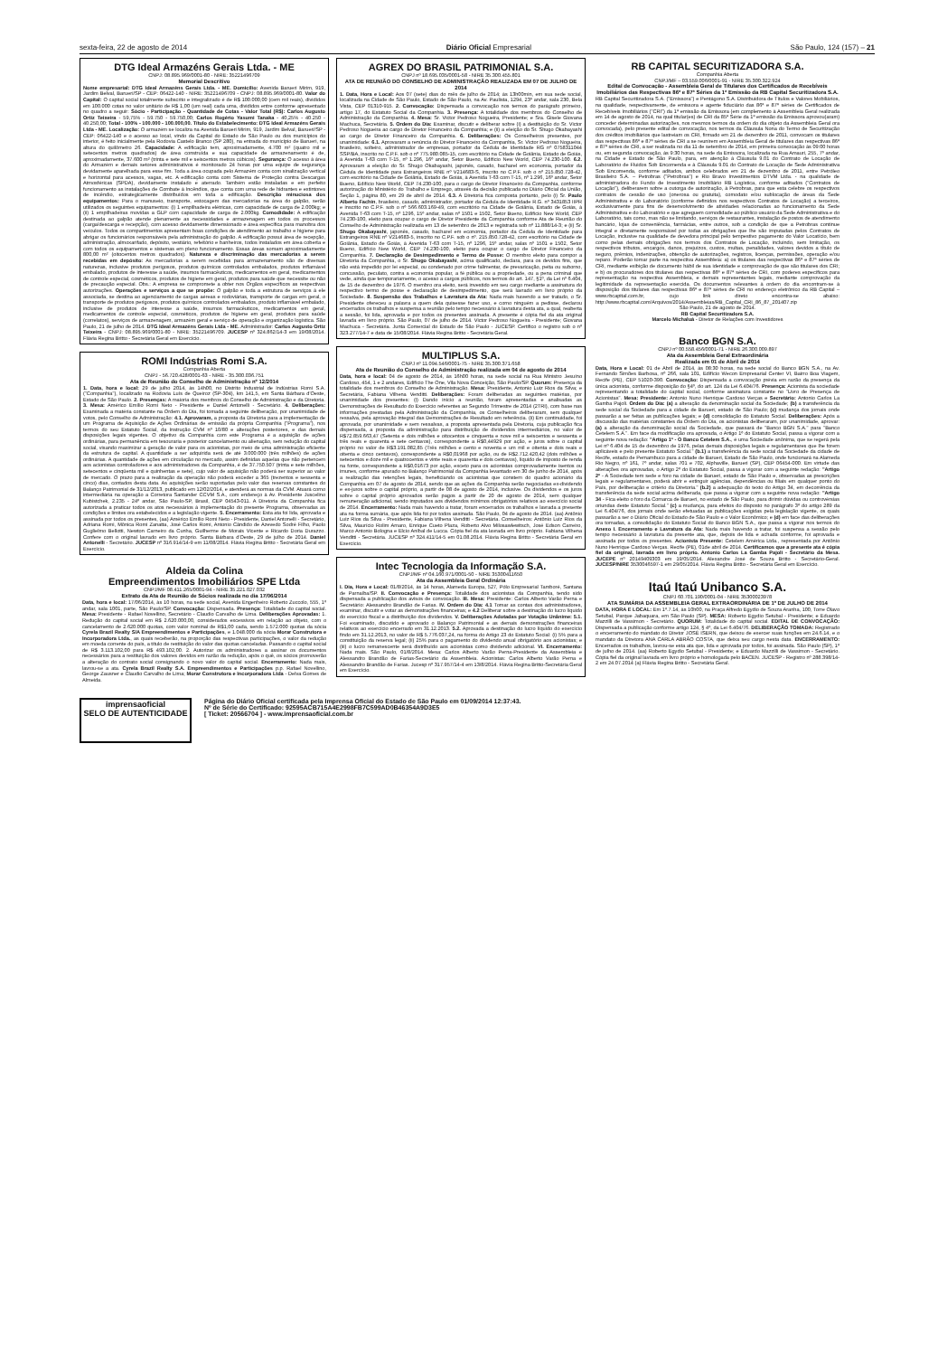sexta-feira, 22 de agosto de 2014 Diário Oficial Empresarial São Paulo, 124 (157) – 21
DTG Ideal Armazéns Gerais Ltda. - ME
CNPJ: 08.895.969/0001-80 - NIRE: 35221496709
Memorial Descritivo
Nome empresarial: DTG Ideal Armazéns Gerais Ltda. - ME. Domicílio: Avenida Barueri Mirim, 919, Jardim Belval, Barueri/SP - CEP: 06422-140 - NIRE: 35221496709 - CNPJ: 08.895.969/0001-80. Valor do Capital: O capital social totalmente subscrito e integralizado é de R$ 100.000,00 (cem mil reais), divididos em 100.000 cotas no valor unitário de R$ 1,00 (um real) cada uma, divididos entre conforme apresentado no quadro a seguir: Sócio - Participação - Quantidade de Cotas - Valor Total (R$): Carlos Augusto Ortiz Teixeira - 59,75% - 59.750 - 59.750,00; Carlos Rogério Yasumi Tanaka - 40,25% - 40.250 - 40.250,00; Total - 100% - 100.000 - 100.000,00. Título do Estabelecimento: DTG Ideal Armazéns Gerais Ltda - ME. Localização: O armazém se localiza na Avenida Barueri Mirim, 919, Jardim Belval, Barueri/SP - CEP: 06422-140 e o acesso ao local, vindo da Capital do Estado de São Paulo ou dos municípios do interior, é feito inicialmente pela Rodovia Castelo Branco (SP 280), na entrada do município de Barueri, na altura do quilômetro 26. Capacidade: A edificação tem, aproximadamente, 4.700 m² (quatro mil e setecentos metros quadrados) de área construída e sua capacidade de armazenamento é de, aproximadamente, 37.600 m³ (trinta e sete mil e seiscentos metros cúbicos). Segurança: O acesso à área do Armazém e demais setores administrativos é monitorado 24 horas por uma equipe de segurança devidamente aparelhada para esse fim. Toda a área ocupada pelo Armazém conta com sinalização vertical e horizontal para acessos, vagas, etc. A edificação conta com Sistema de Proteção contra Descargas Atmosféricas (SPDA), devidamente instalado e aterrado. Também estão instaladas e em perfeito funcionamento as instalações de Combate à Incêndios, que conta com uma rede de hidrantes e extintores de incêndio, estrategicamente distribuídos em toda a edificação. Descrição minuciosa dos equipamentos: Para o manuseio, transporte, estocagem das mercadorias na área do galpão, serão utilizados os seguintes equipamentos: (i) 1 empilhadeira elétricas, com capacidade de carga de 2.000kg; e (ii) 1 empilhadeiras movidas a GLP com capacidade de carga de 2.000kg. Comodidade: A edificação destinada ao galpão atende plenamente as necessidades e armazenagem em todos os processos (carga/descarga e recepção), com acesso devidamente dimensionado e área específica para manobra dos veículos. Todos os compartimentos apresentam boas condições de atendimento ao trabalho e higiene para abrigar os funcionários responsáveis pela administração do galpão. A edificação possui área de recepção, administração, almoxarifado, depósito, vestiário, refeitório e banheiros, todos instalados em área coberta e com todos os equipamentos e sistemas em pleno funcionamento. Essas áreas somam aproximadamente 800,00 m² (oitocentos metros quadrados). Natureza e discriminação das mercadorias a serem recebidas em depósito: As mercadorias a serem recebidas para armazenamento são de diversas naturezas, inclusive produtos perigosos, produtos químicos controlados embalados, produtos inflamável embalado, produtos de interesse a saúde, insumos farmacêuticos, medicamentos em geral, medicamentos de controle especial, cosméticos, produtos de higiene em geral, produtos para saúde que necessite ou não de precaução especial. Obs.: A empresa se compromete a obter nos Órgãos específicos as respectivas autorizações. Operações e serviços a que se propõe: O galpão e toda a estrutura de serviços à ele associada, se destina ao agenciamento de cargas aéreas e rodoviárias, transporte de cargas em geral, o transporte de produtos perigosos, produtos químicos controlados embalados, produto inflamável embalado, inclusive de produtos de interesse a saúde, insumos farmacêuticos, medicamentos em geral, medicamentos de controle especial, cosméticos, produtos de higiene em geral, produtos para saúde (correlatos), serviços de armazenagem, armazém geral e serviço de operação e organização logística. São Paulo, 21 de julho de 2014. DTG Ideal Armazéns Gerais Ltda - ME. Administrador: Carlos Augusto Ortiz Teixeira - CNPJ: 08.895.969/0001-80 - NIRE: 35221496709. JUCESP nº 324.862/14-3 em 19/08/2014. Flávia Regina Britto - Secretária Geral em Exercício.
ROMI Indústrias Romi S.A.
Companhia Aberta
CNPJ - 56.720.428/0001-63 - NIRE - 35.300.036.751
Ata de Reunião do Conselho de Administração nº 12/2014
1. Data, hora e local: 29 de julho 2014, às 14h00, no Distrito Industrial de Indústrias Romi S.A. ("Companhia"), localizado na Rodovia Luís de Queiroz (SP-304), km 141,5, em Santa Bárbara d'Oeste, Estado de São Paulo. 2. Presenças: A maioria dos membros do Conselho de Administração e da Diretoria. 3. Mesa: Américo Emílio Romi Neto - Presidente e Daniel Antonelli - Secretário. 4. Deliberações: Examinada a matéria constante na Ordem do Dia, foi tomada a seguinte deliberação, por unanimidade de votos, pelo Conselho de Administração: 4.1. Aprovaram, a proposta da Diretoria para a implementação de um Programa de Aquisição de Ações Ordinárias de emissão da própria Companhia ("Programa"), nos termos do seu Estatuto Social, da Instrução CVM nº 10/80 e alterações posteriores, e das demais disposições legais vigentes. O objetivo da Companhia com este Programa é a aquisição de ações ordinárias, para permanência em tesouraria e posterior cancelamento ou alienação, sem redução do capital social, visando maximizar a geração de valor para os acionistas, por meio de uma administração eficiente da estrutura de capital. A quantidade a ser adquirida será de até 3.000.000 (três milhões) de ações ordinárias. A quantidade de ações em circulação no mercado, assim definidas aquelas que não pertencem aos acionistas controladores e aos administradores da Companhia, é de 37.750.507 (trinta e sete milhões, setecentos e cinqüenta mil e quinhentas e sete), cujo valor de aquisição não poderá ser superior ao valor de mercado. O prazo para a realização da operação não poderá exceder a 365 (trezentos e sessenta e cinco) dias, contados desta data. As aquisições serão suportadas pelo valor das reservas constantes do Balanço Patrimonial de 31/12/2013, publicado em 12/02/2014, e atenderá as normas da CVM. Atuará como intermediária na operação a Corretora Santander CCVM S.A., com endereço à Av. Presidente Juscelino Kubistchek, 2.235 - 24º andar, São Paulo-SP, Brasil, CEP 04543-011. A Diretoria da Companhia fica autorizada a praticar todos os atos necessários à implementação do presente Programa, observadas as condições e limites ora estabelecidos e a legislação vigente. 5. Encerramento: Esta ata foi lida, aprovada e assinada por todos os presentes, (aa) Américo Emílio Romi Neto - Presidente, Daniel Antonelli - Secretário, Adriana Romi, Mônica Romi Zanatta, José Carlos Romi, Antonio Cândido de Azevedo Sodré Filho, Paolo Guglielmo Bellotti, Newton Carneiro da Cunha, Guilherme de Morais Vicente e Ricardo Doria Durazzo. Confere com o original lavrado em livro próprio. Santa Bárbara d'Oeste, 29 de julho de 2014. Daniel Antonelli - Secretário. JUCESP nº 316.914/14-9 em 11/08/2014. Flávia Regina Britto - Secretária Geral em Exercício.
Aldeia da Colina
Empreendimentos Imobiliários SPE Ltda
CNPJ/MF 08.411.265/0001-94 - NIRE 35.221.027.032
Extrato da Ata de Reunião de Sócios realizada no dia 17/06/2014
Data, hora e local: 17/06/2014, às 10 horas, na sede social, Avenida Engenheiro Roberto Zuccolo, 555, 1º andar, sala 1001, parte, São Paulo/SP. Convocação: Dispensada. Presença: Totalidade do capital social. Mesa: Presidente - Rafael Novellino, Secretário - Claudio Carvalho de Lima. Deliberações Aprovadas: 1. Redução do capital social em R$ 2.620.000,00, considerados excessivos em relação ao objeto, com o cancelamento de 2.620.000 quotas, com valor nominal de R$1,00 cada, sendo 1.572.000 quotas da sócia Cyrela Brazil Realty S/A Empreendimentos e Participações, e 1.048.000 da sócia Morar Construtora e Incorporadora Ltda., as quais receberão, na proporção das respectivas participações, o valor da redução em moeda corrente do país, a título de restituição do valor das quotas canceladas. Passando o capital social de R$ 3.113.102,00 para R$ 493.102,00. 2. Autorizar os administradores a assinar os documentos necessários para a restituição dos valores devidos em razão da redução, após o quê, os sócios promoverão a alteração do contrato social consignando o novo valor do capital social. Encerramento: Nada mais, lavrou-se a ata. Cyrela Brazil Realty S.A. Empreendimentos e Participações p.p. Rafael Novellino, George Zausner e Claudio Carvalho de Lima; Morar Construtora e Incorporadora Ltda - Delva Gomes de Almeida.
AGREX DO BRASIL PATRIMONIAL S.A.
CNPJ nº 18.695.035/0001-58 - NIRE 35.300.455.801
ATA DE REUNIÃO DO CONSELHO DE ADMINISTRAÇÃO REALIZADA EM 07 DE JULHO DE 2014
1. Data, Hora e Local: Aos 07 (sete) dias do mês de julho de 2014; às 13h00min, em sua sede social, localizada na Cidade de São Paulo, Estado de São Paulo, na Av. Paulista, 1294, 23º andar, sala 230, Bela Vista, CEP 01310-915. 2. Convocação: Dispensada a convocação nos termos do parágrafo primeiro, artigo 17, do Estatuto Social da Companhia. 3. Presença: A totalidade dos membros do Conselho de Administração da Companhia. 4. Mesa: Sr. Victor Pedroso Nogueira, Presidente; e Sra. Gisele Giovana Machuca, Secretária. 5. Ordem do Dia: Examinar, discutir e deliberar sobre (i) a destituição do Sr. Victor Pedroso Nogueira ao cargo de Diretor Financeiro da Companhia; e (ii) a eleição do Sr. Shugo Okabayashi ao cargo de Diretor Financeiro da Companhia. 6. Deliberações: Os Conselheiros presentes, por unanimidade: 6.1. Aprovaram a renúncia do Diretor Financeiro da Companhia, Sr. Victor Pedroso Nogueira, brasileiro, solteiro, administrador de empresas, portador da Cédula de Identidade RG nº 0758311044 SSP/BA, inscrito no C.P.F. sob o nº 775.980.085-15, com escritório na Cidade de Goiânia, Estado de Goiás, à Avenida T-63 com T-15, nº 1.296, 16º andar, Setor Bueno, Edifício New World, CEP 74.230-100. 6.2. Aprovaram a eleição do Sr. Shugo Okabayashi, japonês, casado, bacharel em economia, portador da Cédula de Identidade para Estrangeiros RNE nº V214683-S, inscrito no C.P.F. sob o nº 215.850.728-42, com escritório na Cidade de Goiânia, Estado de Goiás, à Avenida T-63 com T-15, nº 1.296, 16º andar, Setor Bueno, Edifício New World, CEP 74.230-100, para o cargo de Diretor Financeiro da Companhia, conforme autorização do Ministério do Trabalho e Emprego, através da decisão publicada no Diário Oficial da União, Seção 1, página 80, em 29 de abril de 2014. 6.3. A Diretoria fica composta portanto, pelo (i) Sr. Paulo Alberto Fachin, brasileiro, casado, administrador, portador da Cédula de Identidade R.G. nº 3431853 IIPR e inscrito no C.P.F. sob o nº 566.603.169-49, com escritório na Cidade de Goiânia, Estado de Goiás, à Avenida T-63 com T-15, nº 1296, 15º andar, salas nº 1501 e 1502, Setor Bueno, Edifício New World, CEP 74.230-100, eleito para ocupar o cargo de Diretor Presidente da Companhia conforme Ata de Reunião do Conselho de Administração realizada em 13 de setembro de 2013 e registrada sob nº 11.888/14-3; e (ii) Sr. Shugo Okabayashi, japonês, casado, bacharel em economia, portador da Cédula de Identidade para Estrangeiros RNE nº V214683-5, inscrito no C.P.F. sob o nº. 215.850.728-42, com escritório na Cidade de Goiânia, Estado de Goiás, à Avenida T-63 com T-15, nº 1296, 15º andar, salas nº 1501 e 1502, Setor Bueno, Edifício New World, CEP 74.230-100, eleito para ocupar o cargo de Diretor Financeiro da Companhia. 7. Declaração de Desimpedimento e Termo de Posse: O membro eleito para compor a Diretoria da Companhia, o Sr. Shugo Okabayashi, acima qualificado, declara, para os devidos fins, que não está impedido por lei especial, ou condenado por crime falimentar, de prevaricação, peita ou suborno, concussão, peculato, contra a economia popular, a fé pública ou a propriedade, ou a pena criminal que vede, ainda que temporariamente, o acesso a cargos públicos, nos termos do art. 147, §1º, da Lei nº 6.404, de 15 de dezembro de 1976. O membro ora eleito, será investido em seu cargo mediante a assinatura do respectivo termo de posse e declaração de desimpedimento, que será lavrado em livro próprio da Sociedade. 8. Suspensão dos Trabalhos e Lavratura da Ata: Nada mais havendo a ser tratado, o Sr. Presidente ofereceu a palavra a quem dela quisesse fazer uso, e como ninguém a pedisse, declarou encerrados os trabalhos e suspensa a reunião pelo tempo necessário à lavratura desta ata, a qual, reaberta a sessão, foi lida, aprovada e por todos os presentes assinada. A presente é cópia fiel da ata original lavrada em livro próprio. São Paulo, 07 de julho de 2014. Victor Pedroso Nogueira - Presidente; Giovana Machuca - Secretária. Junta Comercial do Estado de São Paulo - JUCESP. Certifico o registro sob o nº 323.277/14-7 e data de 15/08/2014. Flávia Regina Britto - Secretária Geral.
MULTIPLUS S.A.
CNPJ nº 11.094.546/0001-75 - NIRE 35.300.371.658
Ata de Reunião do Conselho de Administração realizada em 04 de agosto de 2014
Data, hora e local: 04 de agosto de 2014, às 16h00 horas, na sede social na Rua Ministro Jesuíno Cardoso, 454, 1 e 2 andares, Edifício The One, Vila Nova Conceição, São Paulo/SP. Quorum: Presença da totalidade dos membros do Conselho de Administração. Mesa: Presidente, Antonio Luiz Rios da Silva; e Secretária, Fabiana Vilhena Venditti. Deliberações: Foram deliberadas as seguintes matérias, por unanimidade dos presentes: (i) Dando início a reunião, foram apresentadas e analisadas as Demonstrações de Resultado do Exercício referentes ao Segundo Trimestre de 2014 (2TRI), com base nas informações prestadas pela Administração da Companhia, os Conselheiros deliberaram, sem qualquer ressalva, pela aprovação integral das Demonstrações de Resultado em referência. (ii) Em continuidade, foi aprovada, por unanimidade e sem ressalvas, a proposta apresentada pela Diretoria, cuja publicação fica dispensada, a proposta da administração para distribuição de dividendos intermediários, no valor de R$72.859.663,47 (Setenta e dois milhões e oitocentos e cinquenta e nove mil e seiscentos e sessenta e três reais e quarenta e sete centavos), correspondente a R$0,44929 por ação, e juros sobre o capital próprio no valor de R$3.191.082,85 (Três milhões e cento e noventa e um mil e oitenta e dois reais e oitenta e cinco centavos), correspondente a R$0,01968 por ação, ou de R$2.712.420,42 (dois milhões e setecentos e doze mil e quatrocentos e vinte reais e quarenta e dois centavos), líquido de imposto de renda na fonte, correspondente a R$0,01673 por ação, exceto para os acionistas comprovadamente isentos ou imunes, conforme apurado no Balanço Patrimonial da Companhia levantado em 30 de junho de 2014, após a realização das retenções legais, beneficiando os acionistas que constem do quadro acionário da Companhia em 07 de agosto de 2014, sendo que as ações da Companhia serão negociadas ex-dividendo e ex-juros sobre o capital próprio, a partir de 08 de agosto de 2014, inclusive. Os dividendos e os juros sobre o capital próprio aprovados serão pagos a partir de 20 de agosto de 2014, sem qualquer remuneração adicional, sendo imputados aos dividendos mínimos obrigatórios relativos ao exercício social de 2014. Encerramento: Nada mais havendo a tratar, foram encerrados os trabalhos e lavrada a presente ata na forma sumária, que após lida foi por todos assinada. São Paulo, 04 de agosto de 2014. (aa) Antônio Luiz Rios da Silva - Presidente, Fabiana Vilhena Venditti - Secretária. Conselheiros: Antônio Luiz Rios da Silva, Maurício Rolim Amaro, Enrique Cueto Plaza, Roberto Alvo Milosawlewitsch, José Edson Carreiro, Marco Antonio Bologna e Elcio Aníbal de Lucca. Cópia fiel da ata lavrada em livro próprio. Fabiana Vilhena Venditti - Secretária. JUCESP nº 324.411/14-5 em 01.08.2014. Flávia Regina Britto - Secretária Geral em Exercício.
Intec Tecnologia da Informação S.A.
CNPJ/MF nº 04.160.971/0001-50 - NIRE 35300411650
Ata da Assembleia Geral Ordinária
I. Dia, Hora e Local: 01/8/2014, às 14 horas, Alameda Europa, 527, Pólo Empresarial Tamboré, Santana de Parnaíba/SP. II. Convocação e Presença: Totalidade dos acionistas da Companhia, tendo sido dispensada a publicação dos avisos de convocação. III. Mesa: Presidente: Carlos Alberto Varão Perna e Secretário: Alessandro Brandão de Farias. IV. Ordem do Dia: 4.1 Tomar as contas dos administradores, examinar, discutir e votar as demonstrações financeiras; e 4.2 Deliberar sobre a destinação do lucro líquido do exercício fiscal e a distribuição dos dividendos. V. Deliberações Adotadas por Votação Unânime: 5.1. Foi examinado, discutido e aprovado o Balanço Patrimonial e as demais demonstrações financeiras relativos ao exercício encerrado em 31.12.2013. 5.2. Aprovada a destinação do lucro líquido do exercício findo em 31.12.2013, no valor de R$ 5.776.037,24, na forma do Artigo 23 do Estatuto Social: (i) 5% para a constituição da reserva legal; (ii) 25% para o pagamento do dividendo anual obrigatório aos acionistas; e (iii) o lucro remanescente será distribuído aos acionistas como dividendo adicional. VI. Encerramento: Nada mais. São Paulo, 01/8/2014. Mesa: Carlos Alberto Varão Perna-Presidente da Assembleia e Alessandro Brandão de Farias-Secretário da Assembleia. Acionistas: Carlos Alberto Varão Perna e Alessandro Brandão de Farias. Jucesp nº 317.957/14-4 em 13/8/2014. Flávia Regina Britto-Secretária Geral em Exercício.
RB CAPITAL SECURITIZADORA S.A.
Companhia Aberta
CNPJ/MF – 03.559.006/0001-91 - NIRE 35.300.322.924
Edital de Convocação - Assembleia Geral de Titulares dos Certificados de Recebíveis Imobiliários das Respectivas 86ª e 87ª Séries da 1ª Emissão da RB Capital Securitizadora S.A.
RB Capital Securitizadora S.A. ("Emissora") e Pentágono S.A. Distribuidora de Títulos e Valores Mobiliários, na qualidade, respectivamente, de emissora e agente fiduciário das 86ª e 87ª séries de Certificados de Recebíveis Imobiliários ("CRI") da 1ª emissão da Emissora (em complemento à Assembleia Geral realizada em 14 de agosto de 2014, na qual titular(es) de CRI da 85ª Série da 1ª emissão da Emissora aprovou(aram) conceder determinadas autorizações, nos mesmos termos da ordem do dia objeto da Assembleia Geral ora convocada), pelo presente edital de convocação, nos termos da Cláusula Nona do Termo de Securitização dos créditos imobiliários que lastreiam os CRI, firmado em 21 de dezembro de 2011, convocam os titulares das respectivas 86ª e 87ª séries de CRI a se reunirem em Assembleia Geral de titulares das respectivas 86ª e 87ª séries de CRI, a ser realizada no dia 11 de setembro de 2014, em primeira convocação às 09:00 horas ou, em segunda convocação, às 9:30 horas, na sede da Emissora, localizada na Rua Amauri, 255, 7º andar, na Cidade e Estado de São Paulo, para, em atenção à Cláusula 9.01 do Contrato de Locação de Laboratório de Fluidos Sob Encomenda e à Cláusula 9.01 do Contrato de Locação de Sede Administrativa Sob Encomenda, conforme aditados, ambos celebrados em 21 de dezembro de 2011, entre Petróleo Brasileiro S.A. – Petrobras ("Petrobras") e Rio Bravo Investimentos DTVM Ltda. - na qualidade de administradora do Fundo de Investimento Imobiliário RB Logística, conforme aditados ("Contratos de Locação"), deliberarem sobre a outorga de autorização, à Petrobras, para que esta celebre os respectivos contratos de cessão de uso (onerosa ou gratuita), comodato e/ou sublocação de áreas da Sede Administrativa e do Laboratório (conforme definidos nos respectivos Contratos de Locação) a terceiros, exclusivamente para fins de desenvolvimento de atividades relacionadas ao funcionamento da Sede Administrativa e do Laboratório e que agreguem comodidade ao público usuário da Sede Administrativa e do Laboratório, tais como, mas não se limitando, serviços de restaurantes, instalação de postos de atendimento bancário, lojas de conveniência, farmácias, entre outros, sob a condição de que a Petrobras continue integral e diretamente responsável por todas as obrigações que lhe são imputadas pelos Contratos de Locação, inclusive na qualidade de devedora principal pelo tempestivo pagamento do Valor Locatício, bem como pelas demais obrigações nos termos dos Contratos de Locação, incluindo, sem limitação, os respectivos tributos, encargos, danos, prejuízos, custos, multas, penalidades, valores devidos a título de seguro, prêmios, indenizações, obtenção de autorizações, registros, licenças, permissões, operação e/ou reparo. Poderão tomar parte na respectiva Assembleia: a) os titulares das respectivas 86ª e 87ª séries de CRI, mediante exibição de documento hábil de sua identidade e comprovação de que são titulares dos CRI; e b) os procuradores dos titulares das respectivas 86ª e 87ª séries de CRI, com poderes específicos para representação na respectiva Assembleia, e demais representantes legais, mediante comprovação da legitimidade da representação exercida. Os documentos relevantes à ordem do dia encontram-se à disposição dos titulares das respectivas 86ª e 87ª séries de CRI no endereço eletrônico da RB Capital – www.rbcapital.com.br, cujo link direto encontra-se abaixo: http://www.rbcapital.com/Arquivos/2014/Assembleias/RB_Capital_CRI_86_87_201407.zip
São Paulo, 21 de agosto de 2014.
RB Capital Securitizadora S.A.
Marcelo Michaluá - Diretor de Relações com Investidores
Banco BGN S.A.
CNPJ nº 00.558.456/0001-71 - NIRE 26.300.009.897
Ata da Assembleia Geral Extraordinária
Realizada em 01 de Abril de 2014
Data, Hora e Local: 01 de Abril de 2014, às 08:30 horas, na sede social do Banco BGN S.A., na Av. Fernando Simões Barbosa, nº 266, sala 101, Edifício Wecon Empresarial Center VI, Bairro Boa Viagem, Recife (PE), CEP 51020-390. Convocação: Dispensada a convocação prévia em razão da presença da única acionista, conforme disposição do §4º, do art. 124 da Lei 6.404/76. Presença: Acionista da sociedade representando a totalidade do capital social, conforme assinatura constante no "Livro de Presença de Acionistas". Mesa: Presidente: Antonio Nuno Henrique Cardoso Verças e Secretário: Antonio Carlos La Gamba Pajoli. Ordem do Dia: (a) a alteração da denominação social da Sociedade; (b) a transferência da sede social da Sociedade para a cidade de Barueri, estado de São Paulo; (c) mudança dos jornais onde passarão a ser feitas as publicações legais; e (d) consolidação do Estatuto Social. Deliberações: Após a discussão das matérias constantes da Ordem do Dia, os acionistas deliberaram, por unanimidade, aprovar: (a) a alteração da denominação social da Sociedade, que passará de "Banco BGN S.A." para "Banco Cetelem S.A.". Em face da modificação ora aprovada, o Artigo 1º do Estatuto Social, passa a vigorar com a seguinte nova redação: "Artigo 1º - O Banco Cetelem S.A., é uma Sociedade anônima, que se regerá pela Lei nº 6.404 de 15 de dezembro de 1976, pelas demais disposições legais e regulamentares que lhe forem aplicáveis e pelo presente Estatuto Social." (b.1) a transferência da sede social da Sociedade da cidade de Recife, estado de Pernambuco para a cidade de Barueri, Estado de São Paulo, onde funcionará na Alameda Rio Negro, nº 161, 7º andar, salas 701 e 702, Alphaville, Barueri (SP), CEP 06454-000. Em virtude das alterações ora aprovadas, o Artigo 2º do Estatuto Social, passa a vigorar com a seguinte redação: "Artigo 2º - A Sociedade tem sede e foro na cidade de Barueri, estado de São Paulo e, observadas as prescrições legais e regulamentares, poderá abrir e extinguir agências, dependências ou filiais em qualquer ponto do País, por deliberação e critério da Diretoria." (b.2) a adequação do texto do Artigo 34, em decorrência da transferência da sede social acima deliberada, que passa a vigorar com a seguinte nova redação: "Artigo 34 - Fica eleito o foro da Comarca de Barueri, no estado de São Paulo, para dirimir dúvidas ou controvérsias oriundas deste Estatuto Social." (c) a mudança, para efeitos do disposto no parágrafo 3º do artigo 289 da Lei 6.404/76, dos jornais onde serão efetuadas as publicações exigidas pela legislação vigente, os quais passarão a ser o Diário Oficial do Estado de São Paulo e o Valor Econômico; e (d) em face das deliberações ora tomadas, a consolidação do Estatuto Social do Banco BGN S.A., que passa a vigorar nos termos do Anexo I. Encerramento e Lavratura da Ata: Nada mais havendo a tratar, foi suspensa a sessão pelo tempo necessário à lavratura da presente ata, que, depois de lida e achada conforme, foi aprovada e assinada por todos os presentes. Acionista Presente: Cetelem América Ltda., representada por Antônio Nuno Henrique Cardoso Verças. Recife (PE), 01de abril de 2014. Certificamos que a presente ata é cópia fiel da original, lavrada em livro próprio. Antonio Carlos La Gamba Pajoli - Secretário da Mesa. JUCEPE nº 20149409303 em 19/05/2014. Alexandre José de Souza Britto - Secretário-Geral. JUCESP/NIRE 3530046597-1 em 29/05/2014. Flávia Regina Britto - Secretária Geral em Exercício.
Itaú Itaú Unibanco S.A.
CNPJ 60.701.190/0001-04 - NIRE 35300023978
ATA SUMÁRIA DA ASSEMBLEIA GERAL EXTRAORDINÁRIA DE 1º DE JULHO DE 2014
DATA, HORA E LOCAL: Em 1º.7.14, às 10h00, na Praça Alfredo Egydio de Souza Aranha, 100, Torre Olavo Setubal, Parque Jabaquara, em São Paulo (SP). MESA: Roberto Egydio Setubal - Presidente; e Eduardo Mazzilli de Vassimon - Secretário. QUORUM: Totalidade do capital social. EDITAL DE CONVOCAÇÃO: Dispensada a publicação conforme artigo 124, § 4º, da Lei 6.404/76. DELIBERAÇÃO TOMADA: Registrado o encerramento do mandato do Diretor JOSÉ ISERN, que deixou de exercer suas funções em 24.6.14, e o mandato da Diretora ANA CARLA ABRÃO COSTA, que deixa seu cargo nesta data. ENCERRAMENTO: Encerrados os trabalhos, lavrou-se esta ata que, lida e aprovada por todos, foi assinada. São Paulo (SP), 1º de julho de 2014. (aa) Roberto Egydio Setubal - Presidente; e Eduardo Mazzilli de Vassimon - Secretário. Cópia fiel da original lavrada em livro próprio e homologada pelo BACEN. JUCESP - Registro nº 288.398/14-2 em 24.07.2014 (a) Flávia Regina Britto - Secretária Geral.
imprensaoficial
SELO DE AUTENTICIDADE
Página do Diário Oficial certificada pela Imprensa Oficial do Estado de São Paulo em 01/09/2014 12:37:43.
Nº de Série do Certificado: 92595ACB715A4E2998FB7C599AD0B46354A9D3E5
[ Ticket: 20566704 ] - www.imprensaoficial.com.br